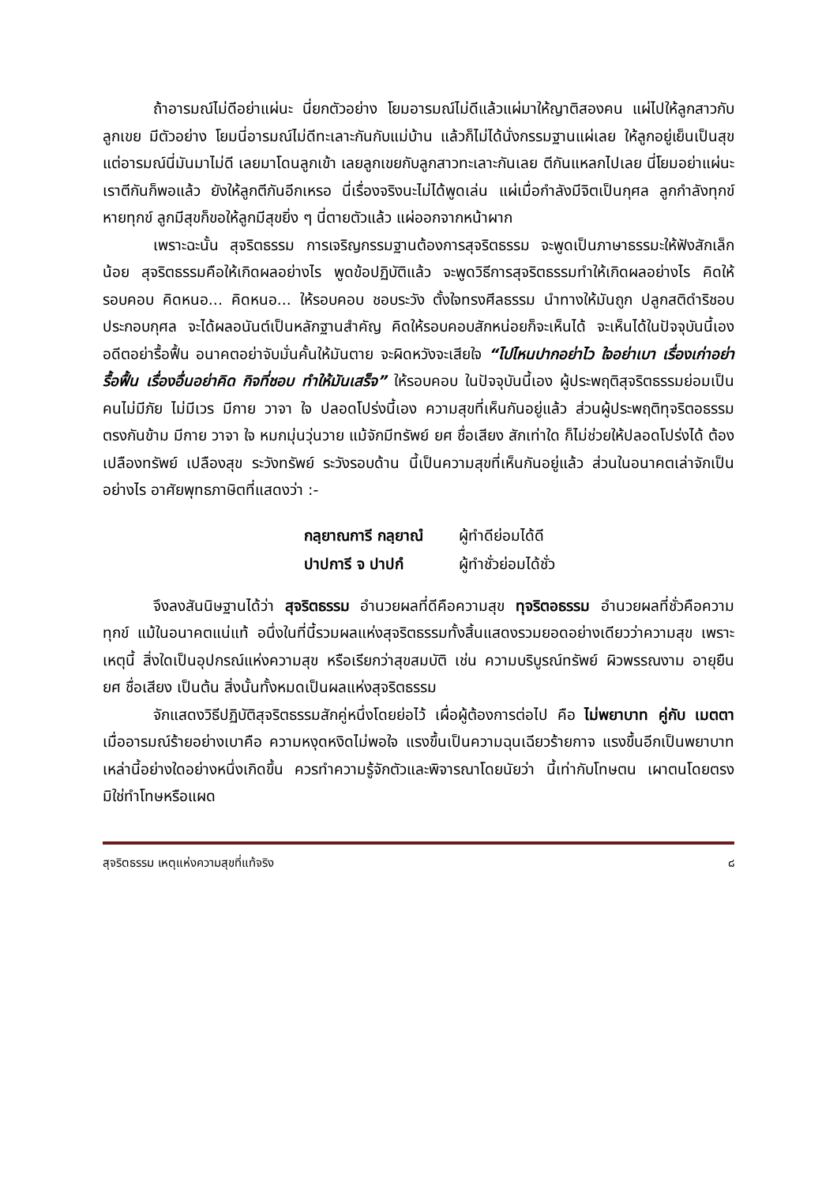ถ้าอารมณ์ไม่ดีอย่าแผ่นะ นี่ยกตัวอย่าง โยมอารมณ์ไม่ดีแล้วแผ่มาให้ญาติสองคน แผ่ไปให้ลูกสาวกับลูกเขย มีตัวอย่าง โยมนี่อารมณ์ไม่ดีทะเลาะกันกับแม่บ้าน แล้วก็ไม่ได้นั่งกรรมฐานแผ่เลย ให้ลูกอยู่เย็นเป็นสุข แต่อารมณ์นี่มันมาไม่ดี เลยมาโดนลูกเข้า เลยลูกเขยกับลูกสาวทะเลาะกันเลย ตีกันแหลกไปเลย นี่โยมอย่าแผ่นะ เราตีกันก็พอแล้ว ยังให้ลูกตีกันอีกเหรอ นี่เรื่องจริงนะไม่ได้พูดเล่น แผ่เมื่อกำลังมีจิตเป็นกุศล ลูกกำลังทุกข์หายทุกข์ ลูกมีสุขก็ขอให้ลูกมีสุขยิ่ง ๆ นี่ตายตัวแล้ว แผ่ออกจากหน้าผาก
เพราะฉะนั้น สุจริตธรรม การเจริญกรรมฐานต้องการสุจริตธรรม จะพูดเป็นภาษาธรรมะให้ฟังสักเล็กน้อย สุจริตธรรมคือให้เกิดผลอย่างไร พูดข้อปฏิบัติแล้ว จะพูดวิธีการสุจริตธรรมทำให้เกิดผลอย่างไร คิดให้รอบคอบ คิดหนอ... คิดหนอ... ให้รอบคอบ ชอบระวัง ตั้งใจทรงศีลธรรม นำทางให้มันถูก ปลูกสติดำริชอบ ประกอบกุศล จะได้ผลอนันต์เป็นหลักฐานสำคัญ คิดให้รอบคอบสักหน่อยก็จะเห็นได้ จะเห็นได้ในปัจจุบันนี้เอง อดีตอย่ารื้อฟื้น อนาคตอย่าจับมั่นคั้นให้มันตาย จะผิดหวังจะเสียใจ “ไปไหนปากอย่าไว ใจอย่าเบา เรื่องเก่าอย่ารื้อฟื้น เรื่องอื่นอย่าคิด กิจที่ชอบ ทำให้มันเสร็จ” ให้รอบคอบ ในปัจจุบันนี้เอง ผู้ประพฤติสุจริตธรรมย่อมเป็นคนไม่มีภัย ไม่มีเวร มีกาย วาจา ใจ ปลอดโปร่งนี้เอง ความสุขที่เห็นกันอยู่แล้ว ส่วนผู้ประพฤติทุจริตอธรรม ตรงกันข้าม มีกาย วาจา ใจ หมกมุ่นวุ่นวาย แม้จักมีทรัพย์ ยศ ชื่อเสียง สักเท่าใด ก็ไม่ช่วยให้ปลอดโปร่งได้ ต้องเปลืองทรัพย์ เปลืองสุข ระวังทรัพย์ ระวังรอบด้าน นี้เป็นความสุขที่เห็นกันอยู่แล้ว ส่วนในอนาคตเล่าจักเป็นอย่างไร อาศัยพุทธภาษิตที่แสดงว่า :-
กลฺยาณการี กลฺยาณํ ผู้ทำดีย่อมได้ดี
ปาปการี จ ปาปกํ ผู้ทำชั่วย่อมได้ชั่ว
จึงลงสันนิษฐานได้ว่า สุจริตธรรม อำนวยผลที่ดีคือความสุข ทุจริตอธรรม อำนวยผลที่ชั่วคือความทุกข์ แม้ในอนาคตแน่แท้ อนึ่งในที่นี้รวมผลแห่งสุจริตธรรมทั้งสิ้นแสดงรวมยอดอย่างเดียวว่าความสุข เพราะเหตุนี้ สิ่งใดเป็นอุปกรณ์แห่งความสุข หรือเรียกว่าสุขสมบัติ เช่น ความบริบูรณ์ทรัพย์ ผิวพรรณงาม อายุยืน ยศ ชื่อเสียง เป็นต้น สิ่งนั้นทั้งหมดเป็นผลแห่งสุจริตธรรม
จักแสดงวิธีปฏิบัติสุจริตธรรมสักคู่หนึ่งโดยย่อไว้ เผื่อผู้ต้องการต่อไป คือ ไม่พยาบาท คู่กับ เมตตา เมื่ออารมณ์ร้ายอย่างเบาคือ ความหงุดหงิดไม่พอใจ แรงขึ้นเป็นความฉุนเฉียวร้ายกาจ แรงขึ้นอีกเป็นพยาบาท เหล่านี้อย่างใดอย่างหนึ่งเกิดขึ้น ควรทำความรู้จักตัวและพิจารณาโดยนัยว่า นี้เท่ากับโทษตน เผาตนโดยตรง มิใช่ทำโทษหรือแผด
สุจริตธรรม เหตุแห่งความสุขที่แท้จริง ๘